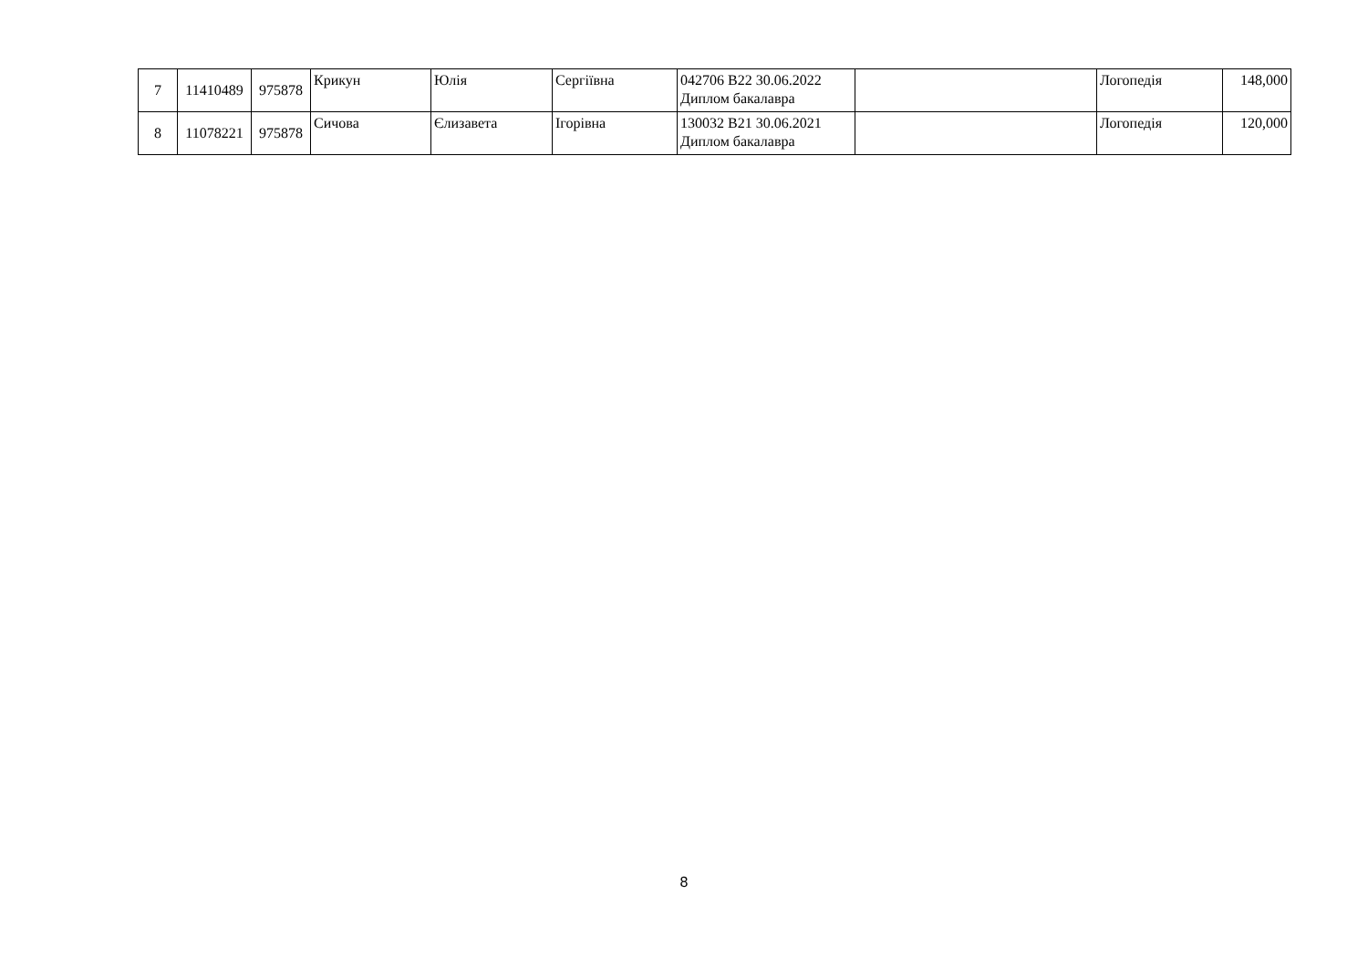| 7 | 11410489 | 975878 | Крикун | Юлія | Сергіївна | 042706 B22 30.06.2022 Диплом бакалавра | | Логопедія | 148,000 |
| 8 | 11078221 | 975878 | Сичова | Єлизавета | Ігорівна | 130032 B21 30.06.2021 Диплом бакалавра | | Логопедія | 120,000 |
8